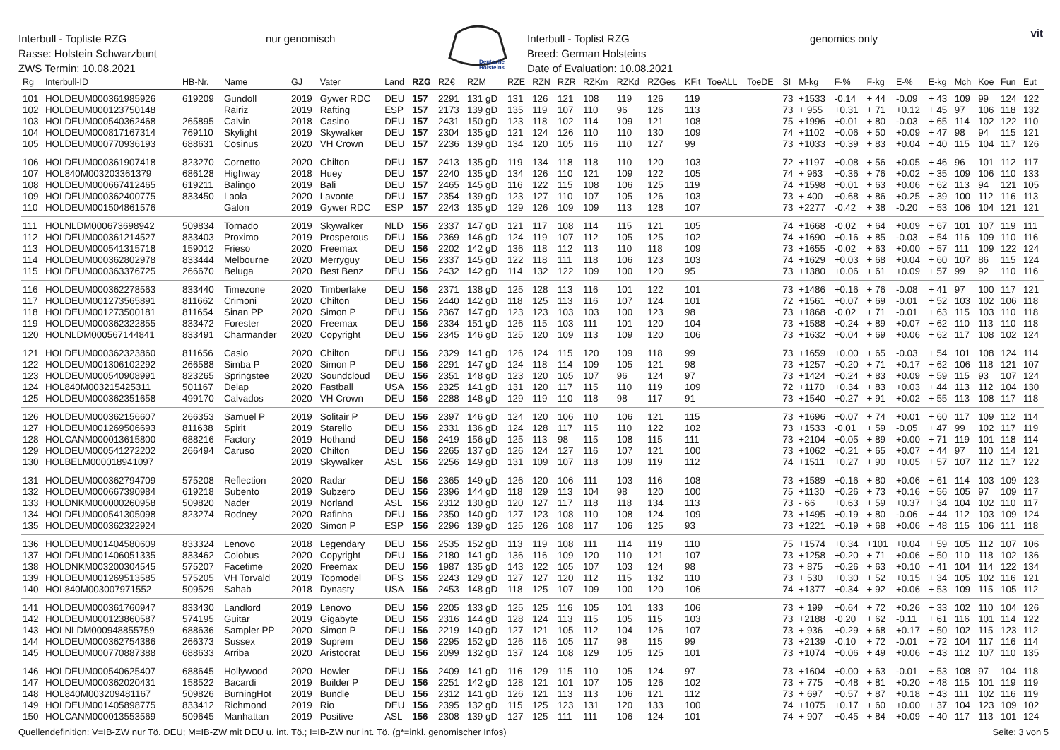Interbull - Topliste RZG
Rasse: Holstein Schwarzbunt
ZWS Termin: 10.08.2021
nur genomisch
Deutsche
Holsteins
Interbull - Toplist RZG
Breed: German Holsteins
Date of Evaluation: 10.08.2021
genomics only
vit
| Rg | Interbull-ID | HB-Nr. | Name | GJ | Vater | Land | RZG | RZ€ | RZM | RZE | RZN | RZR | RZKm | RZKd | RZGes | KFit | ToeALL | ToeDE | SI | M-kg | F-% | F-kg | E-% | E-kg | Mch | Koe | Fun | Eut |
| --- | --- | --- | --- | --- | --- | --- | --- | --- | --- | --- | --- | --- | --- | --- | --- | --- | --- | --- | --- | --- | --- | --- | --- | --- | --- | --- | --- | --- |
| 101 | HOLDEUM000361985926 | 619209 | Gundoll | 2019 | Gywer RDC | DEU | 157 | 2291 | 131 gD | 131 | 126 | 121 | 108 | 119 | 126 | 119 | | | 73 | +1533 | -0.14 | + 44 | -0.09 | + 43 | 109 | 99 | 124 | 122 |
| 102 | HOLDEUM000123750148 | | Rairiz | 2019 | Rafting | ESP | 157 | 2173 | 139 gD | 135 | 119 | 107 | 110 | 96 | 126 | 113 | | | 73 | + 955 | +0.31 | + 71 | +0.12 | + 45 | 97 | 106 | 118 | 132 |
| 103 | HOLDEUM000540362468 | 265895 | Calvin | 2018 | Casino | DEU | 157 | 2431 | 150 gD | 123 | 118 | 102 | 114 | 109 | 121 | 108 | | | 75 | +1996 | +0.01 | + 80 | -0.03 | + 65 | 114 | 102 | 122 | 110 |
| 104 | HOLDEUM000817167314 | 769110 | Skylight | 2019 | Skywalker | DEU | 157 | 2304 | 135 gD | 121 | 124 | 126 | 110 | 110 | 130 | 109 | | | 74 | +1102 | +0.06 | + 50 | +0.09 | + 47 | 98 | 94 | 115 | 121 |
| 105 | HOLDEUM000770936193 | 688631 | Cosinus | 2020 | VH Crown | DEU | 157 | 2236 | 139 gD | 134 | 120 | 105 | 116 | 110 | 127 | 99 | | | 73 | +1033 | +0.39 | + 83 | +0.04 | + 40 | 115 | 104 | 117 | 126 |
| 106 | HOLDEUM000361907418 | 823270 | Cornetto | 2020 | Chilton | DEU | 157 | 2413 | 135 gD | 119 | 134 | 118 | 118 | 110 | 120 | 103 | | | 72 | +1197 | +0.08 | + 56 | +0.05 | + 46 | 96 | 101 | 112 | 117 |
| 107 | HOL840M003203361379 | 686128 | Highway | 2018 | Huey | DEU | 157 | 2240 | 135 gD | 134 | 126 | 110 | 121 | 109 | 122 | 105 | | | 74 | + 963 | +0.36 | + 76 | +0.02 | + 35 | 109 | 106 | 110 | 133 |
| 108 | HOLDEUM000667412465 | 619211 | Balingo | 2019 | Bali | DEU | 157 | 2465 | 145 gD | 116 | 122 | 115 | 108 | 106 | 125 | 119 | | | 74 | +1598 | +0.01 | + 63 | +0.06 | + 62 | 113 | 94 | 121 | 105 |
| 109 | HOLDEUM000362400775 | 833450 | Laola | 2020 | Lavonte | DEU | 157 | 2354 | 139 gD | 123 | 127 | 110 | 107 | 105 | 126 | 103 | | | 73 | + 400 | +0.68 | + 86 | +0.25 | + 39 | 100 | 112 | 116 | 113 |
| 110 | HOLDEUM001504861576 | | Galon | 2019 | Gywer RDC | ESP | 157 | 2243 | 135 gD | 129 | 126 | 109 | 109 | 113 | 128 | 107 | | | 73 | +2277 | -0.42 | + 38 | -0.20 | + 53 | 106 | 104 | 121 | 121 |
| 111 | HOLNLDM000673698942 | 509834 | Tornado | 2019 | Skywalker | NLD | 156 | 2337 | 147 gD | 121 | 117 | 108 | 114 | 115 | 121 | 105 | | | 74 | +1668 | -0.02 | + 64 | +0.09 | + 67 | 101 | 107 | 119 | 111 |
| 112 | HOLDEUM000361214527 | 833403 | Proximo | 2019 | Prosperous | DEU | 156 | 2369 | 146 gD | 124 | 119 | 107 | 112 | 105 | 125 | 102 | | | 74 | +1690 | +0.16 | + 85 | -0.03 | + 54 | 116 | 109 | 110 | 116 |
| 113 | HOLDEUM000541315718 | 159012 | Frieso | 2020 | Freemax | DEU | 156 | 2202 | 142 gD | 136 | 118 | 112 | 113 | 110 | 118 | 109 | | | 73 | +1655 | -0.02 | + 63 | +0.00 | + 57 | 111 | 109 | 122 | 124 |
| 114 | HOLDEUM000362802978 | 833444 | Melbourne | 2020 | Merryguy | DEU | 156 | 2337 | 145 gD | 122 | 118 | 111 | 118 | 106 | 123 | 103 | | | 74 | +1629 | +0.03 | + 68 | +0.04 | + 60 | 107 | 86 | 115 | 124 |
| 115 | HOLDEUM000363376725 | 266670 | Beluga | 2020 | Best Benz | DEU | 156 | 2432 | 142 gD | 114 | 132 | 122 | 109 | 100 | 120 | 95 | | | 73 | +1380 | +0.06 | + 61 | +0.09 | + 57 | 99 | 92 | 110 | 116 |
| 116 | HOLDEUM000362278563 | 833440 | Timezone | 2020 | Timberlake | DEU | 156 | 2371 | 138 gD | 125 | 128 | 113 | 116 | 101 | 122 | 101 | | | 73 | +1486 | +0.16 | + 76 | -0.08 | + 41 | 97 | 100 | 117 | 121 |
| 117 | HOLDEUM001273565891 | 811662 | Crimoni | 2020 | Chilton | DEU | 156 | 2440 | 142 gD | 118 | 125 | 113 | 116 | 107 | 124 | 101 | | | 72 | +1561 | +0.07 | + 69 | -0.01 | + 52 | 103 | 102 | 106 | 118 |
| 118 | HOLDEUM001273500181 | 811654 | Sinan PP | 2020 | Simon P | DEU | 156 | 2367 | 147 gD | 123 | 123 | 103 | 103 | 100 | 123 | 98 | | | 73 | +1868 | -0.02 | + 71 | -0.01 | + 63 | 115 | 103 | 110 | 118 |
| 119 | HOLDEUM000362322855 | 833472 | Forester | 2020 | Freemax | DEU | 156 | 2334 | 151 gD | 126 | 115 | 103 | 111 | 101 | 120 | 104 | | | 73 | +1588 | +0.24 | + 89 | +0.07 | + 62 | 110 | 113 | 110 | 118 |
| 120 | HOLNLDM000567144841 | 833491 | Charmander | 2020 | Copyright | DEU | 156 | 2345 | 146 gD | 125 | 120 | 109 | 113 | 109 | 120 | 106 | | | 73 | +1632 | +0.04 | + 69 | +0.06 | + 62 | 117 | 108 | 102 | 124 |
| 121 | HOLDEUM000362323860 | 811656 | Casio | 2020 | Chilton | DEU | 156 | 2329 | 141 gD | 126 | 124 | 115 | 120 | 109 | 118 | 99 | | | 73 | +1659 | +0.00 | + 65 | -0.03 | + 54 | 101 | 108 | 124 | 114 |
| 122 | HOLDEUM001306102292 | 266588 | Simba P | 2020 | Simon P | DEU | 156 | 2291 | 147 gD | 124 | 118 | 114 | 109 | 105 | 121 | 98 | | | 73 | +1257 | +0.20 | + 71 | +0.17 | + 62 | 106 | 118 | 121 | 107 |
| 123 | HOLDEUM000540908991 | 823265 | Springstee | 2020 | Soundcloud | DEU | 156 | 2351 | 148 gD | 123 | 120 | 105 | 107 | 96 | 124 | 97 | | | 73 | +1424 | +0.24 | + 83 | +0.09 | + 59 | 115 | 93 | 107 | 124 |
| 124 | HOL840M003215425311 | 501167 | Delap | 2020 | Fastball | USA | 156 | 2325 | 141 gD | 131 | 120 | 117 | 115 | 110 | 119 | 109 | | | 72 | +1170 | +0.34 | + 83 | +0.03 | + 44 | 113 | 112 | 104 | 130 |
| 125 | HOLDEUM000362351658 | 499170 | Calvados | 2020 | VH Crown | DEU | 156 | 2288 | 148 gD | 129 | 119 | 110 | 118 | 98 | 117 | 91 | | | 73 | +1540 | +0.27 | + 91 | +0.02 | + 55 | 113 | 108 | 117 | 118 |
| 126 | HOLDEUM000362156607 | 266353 | Samuel P | 2019 | Solitair P | DEU | 156 | 2397 | 146 gD | 124 | 120 | 106 | 110 | 106 | 121 | 115 | | | 73 | +1696 | +0.07 | + 74 | +0.01 | + 60 | 117 | 109 | 112 | 114 |
| 127 | HOLDEUM001269506693 | 811638 | Spirit | 2019 | Starello | DEU | 156 | 2331 | 136 gD | 124 | 128 | 117 | 115 | 110 | 122 | 102 | | | 73 | +1533 | -0.01 | + 59 | -0.05 | + 47 | 99 | 102 | 117 | 119 |
| 128 | HOLCANM000013615800 | 688216 | Factory | 2019 | Hothand | DEU | 156 | 2419 | 156 gD | 125 | 113 | 98 | 115 | 108 | 115 | 111 | | | 73 | +2104 | +0.05 | + 89 | +0.00 | + 71 | 119 | 101 | 118 | 114 |
| 129 | HOLDEUM000541272202 | 266494 | Caruso | 2020 | Chilton | DEU | 156 | 2265 | 137 gD | 126 | 124 | 127 | 116 | 107 | 121 | 100 | | | 73 | +1062 | +0.21 | + 65 | +0.07 | + 44 | 97 | 110 | 114 | 121 |
| 130 | HOLBELM000018941097 | | | 2019 | Skywalker | ASL | 156 | 2256 | 149 gD | 131 | 109 | 107 | 118 | 109 | 119 | 112 | | | 74 | +1511 | +0.27 | + 90 | +0.05 | + 57 | 107 | 112 | 117 | 122 |
| 131 | HOLDEUM000362794709 | 575208 | Reflection | 2020 | Radar | DEU | 156 | 2365 | 149 gD | 126 | 120 | 106 | 111 | 103 | 116 | 108 | | | 73 | +1589 | +0.16 | + 80 | +0.06 | + 61 | 114 | 103 | 109 | 123 |
| 132 | HOLDEUM000667390984 | 619218 | Subento | 2019 | Subzero | DEU | 156 | 2396 | 144 gD | 118 | 129 | 113 | 104 | 98 | 120 | 100 | | | 75 | +1130 | +0.26 | + 73 | +0.16 | + 56 | 105 | 97 | 109 | 117 |
| 133 | HOLDNKM000000260958 | 509820 | Nader | 2019 | Norland | ASL | 156 | 2312 | 130 gD | 120 | 127 | 117 | 118 | 118 | 134 | 113 | | | 73 | - 66 | +0.63 | + 59 | +0.37 | + 34 | 104 | 102 | 110 | 117 |
| 134 | HOLDEUM000541305098 | 823274 | Rodney | 2020 | Rafinha | DEU | 156 | 2350 | 140 gD | 127 | 123 | 108 | 110 | 108 | 124 | 109 | | | 73 | +1495 | +0.19 | + 80 | -0.06 | + 44 | 112 | 103 | 109 | 124 |
| 135 | HOLDEUM000362322924 | | | 2020 | Simon P | ESP | 156 | 2296 | 139 gD | 125 | 126 | 108 | 117 | 106 | 125 | 93 | | | 73 | +1221 | +0.19 | + 68 | +0.06 | + 48 | 115 | 106 | 111 | 118 |
| 136 | HOLDEUM001404580609 | 833324 | Lenovo | 2018 | Legendary | DEU | 156 | 2535 | 152 gD | 113 | 119 | 108 | 111 | 114 | 119 | 110 | | | 75 | +1574 | +0.34 | +101 | +0.04 | + 59 | 105 | 112 | 107 | 106 |
| 137 | HOLDEUM001406051335 | 833462 | Colobus | 2020 | Copyright | DEU | 156 | 2180 | 141 gD | 136 | 116 | 109 | 120 | 110 | 121 | 107 | | | 73 | +1258 | +0.20 | + 71 | +0.06 | + 50 | 110 | 118 | 102 | 136 |
| 138 | HOLDNKM003200304545 | 575207 | Facetime | 2020 | Freemax | DEU | 156 | 1987 | 135 gD | 143 | 122 | 105 | 107 | 103 | 124 | 98 | | | 73 | + 875 | +0.26 | + 63 | +0.10 | + 41 | 104 | 114 | 122 | 134 |
| 139 | HOLDEUM001269513585 | 575205 | VH Torvald | 2019 | Topmodel | DFS | 156 | 2243 | 129 gD | 127 | 127 | 120 | 112 | 115 | 132 | 110 | | | 73 | + 530 | +0.30 | + 52 | +0.15 | + 34 | 105 | 102 | 116 | 121 |
| 140 | HOL840M003007971552 | 509529 | Sahab | 2018 | Dynasty | USA | 156 | 2453 | 148 gD | 118 | 125 | 107 | 109 | 100 | 120 | 106 | | | 74 | +1377 | +0.34 | + 92 | +0.06 | + 53 | 109 | 115 | 105 | 112 |
| 141 | HOLDEUM000361760947 | 833430 | Landlord | 2019 | Lenovo | DEU | 156 | 2205 | 133 gD | 125 | 125 | 116 | 105 | 101 | 133 | 106 | | | 73 | + 199 | +0.64 | + 72 | +0.26 | + 33 | 102 | 110 | 104 | 126 |
| 142 | HOLDEUM000123860587 | 574195 | Guitar | 2019 | Gigabyte | DEU | 156 | 2316 | 144 gD | 128 | 124 | 113 | 115 | 105 | 115 | 103 | | | 73 | +2188 | -0.20 | + 62 | -0.11 | + 61 | 116 | 101 | 114 | 122 |
| 143 | HOLNLDM000948855759 | 688636 | Sampler PP | 2020 | Simon P | DEU | 156 | 2219 | 140 gD | 127 | 121 | 105 | 112 | 104 | 126 | 107 | | | 73 | + 936 | +0.29 | + 68 | +0.17 | + 50 | 102 | 115 | 123 | 112 |
| 144 | HOLDEUM000362754386 | 266373 | Sussex | 2019 | Suprem | DEU | 156 | 2295 | 152 gD | 126 | 116 | 105 | 117 | 98 | 115 | 99 | | | 73 | +2139 | -0.10 | + 72 | -0.01 | + 72 | 104 | 117 | 116 | 114 |
| 145 | HOLDEUM000770887388 | 688633 | Arriba | 2020 | Aristocrat | DEU | 156 | 2099 | 132 gD | 137 | 124 | 108 | 129 | 105 | 125 | 101 | | | 73 | +1074 | +0.06 | + 49 | +0.06 | + 43 | 112 | 107 | 110 | 135 |
| 146 | HOLDEUM000540625407 | 688645 | Hollywood | 2020 | Howler | DEU | 156 | 2409 | 141 gD | 116 | 129 | 115 | 110 | 105 | 124 | 97 | | | 73 | +1604 | +0.00 | + 63 | -0.01 | + 53 | 108 | 97 | 104 | 118 |
| 147 | HOLDEUM000362020431 | 158522 | Bacardi | 2019 | Builder P | DEU | 156 | 2251 | 142 gD | 128 | 121 | 101 | 107 | 105 | 126 | 102 | | | 73 | + 775 | +0.48 | + 81 | +0.20 | + 48 | 115 | 101 | 119 | 119 |
| 148 | HOL840M003209481167 | 509826 | BurningHot | 2019 | Bundle | DEU | 156 | 2312 | 141 gD | 126 | 121 | 113 | 113 | 106 | 121 | 112 | | | 73 | + 697 | +0.57 | + 87 | +0.18 | + 43 | 111 | 102 | 116 | 119 |
| 149 | HOLDEUM001405898775 | 833412 | Richmond | 2019 | Rio | DEU | 156 | 2395 | 132 gD | 115 | 125 | 123 | 131 | 120 | 133 | 100 | | | 74 | +1075 | +0.17 | + 60 | +0.00 | + 37 | 104 | 123 | 109 | 102 |
| 150 | HOLCANM000013553569 | 509645 | Manhattan | 2019 | Positive | ASL | 156 | 2308 | 139 gD | 127 | 125 | 111 | 111 | 106 | 124 | 101 | | | 74 | + 907 | +0.45 | + 84 | +0.09 | + 40 | 117 | 113 | 101 | 124 |
Quellendefinition: V=IB-ZW nur Tö. DEU; M=IB-ZW mit DEU u. int. Tö.; I=IB-ZW nur int. Tö. (g*=inkl. genomischer Infos) Seite: 3 von 5